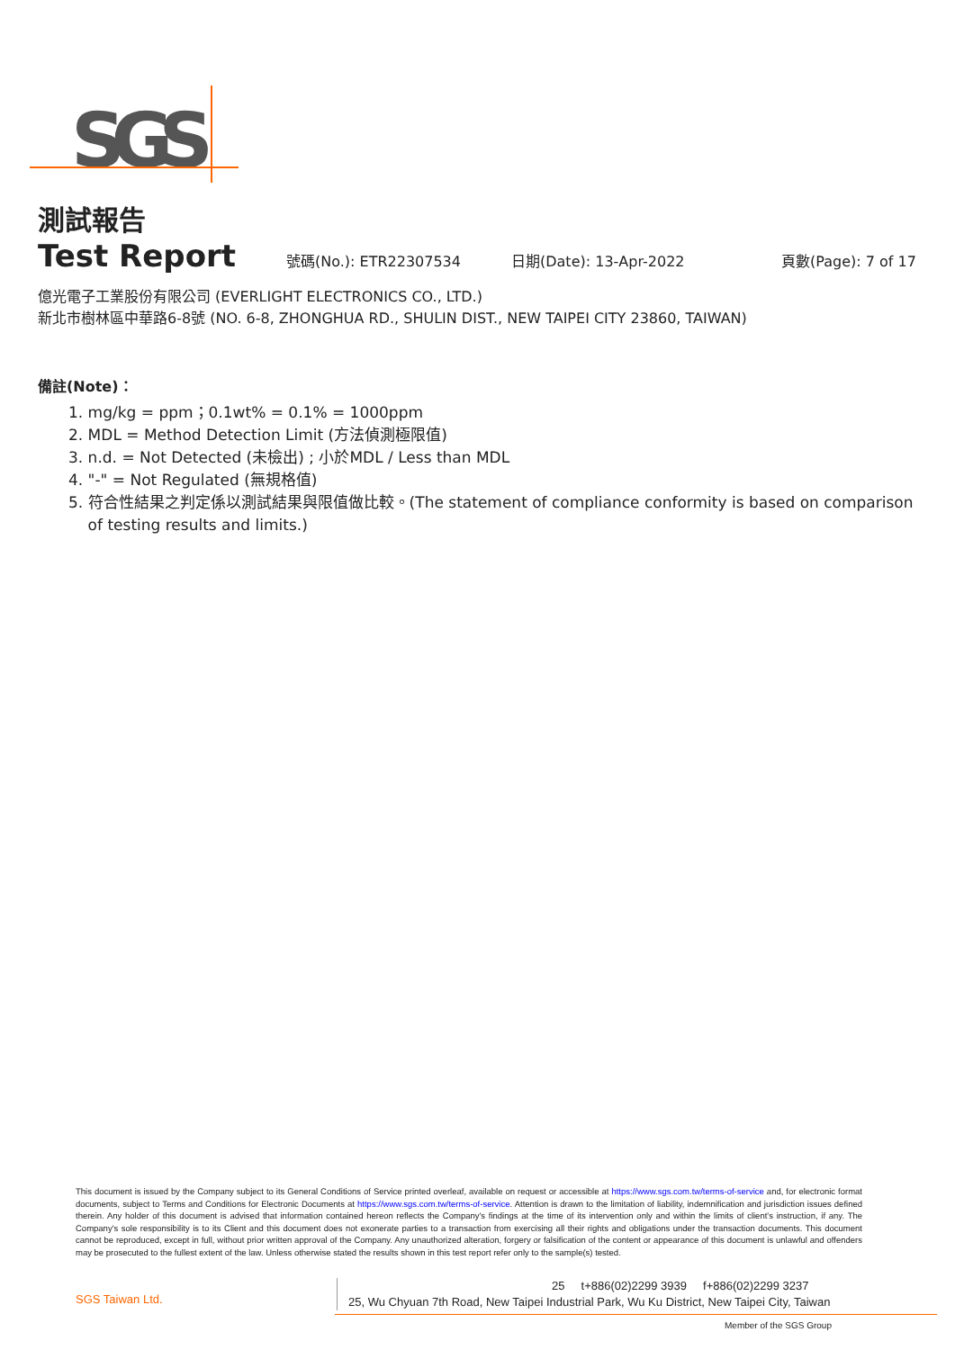SGS
測試報告
Test Report
號碼(No.): ETR22307534 日期(Date): 13-Apr-2022 頁數(Page): 7 of 17
億光電子工業股份有限公司 (EVERLIGHT ELECTRONICS CO., LTD.)
新北市樹林區中華路6-8號 (NO. 6-8, ZHONGHUA RD., SHULIN DIST., NEW TAIPEI CITY 23860, TAIWAN)
備註(Note)：
1. mg/kg = ppm；0.1wt% = 0.1% = 1000ppm
2. MDL = Method Detection Limit (方法偵測極限值)
3. n.d. = Not Detected (未檢出) ; 小於MDL / Less than MDL
4. "-" = Not Regulated (無規格值)
5. 符合性結果之判定係以測試結果與限值做比較。(The statement of compliance conformity is based on comparison
of testing results and limits.)
This document is issued by the Company subject to its General Conditions of Service printed overleaf, available on request or accessible at https://www.sgs.com.tw/terms-of-service and, for electronic format documents, subject to Terms and Conditions for Electronic Documents at https://www.sgs.com.tw/terms-of-service. Attention is drawn to the limitation of liability, indemnification and jurisdiction issues defined therein. Any holder of this document is advised that information contained hereon reflects the Company's findings at the time of its intervention only and within the limits of client's instruction, if any. The Company's sole responsibility is to its Client and this document does not exonerate parties to a transaction from exercising all their rights and obligations under the transaction documents. This document cannot be reproduced, except in full, without prior written approval of the Company. Any unauthorized alteration, forgery or falsification of the content or appearance of this document is unlawful and offenders may be prosecuted to the fullest extent of the law. Unless otherwise stated the results shown in this test report refer only to the sample(s) tested.
SGS Taiwan Ltd.
25 t+886(02)2299 3939 f+886(02)2299 3237
25, Wu Chyuan 7th Road, New Taipei Industrial Park, Wu Ku District, New Taipei City, Taiwan
Member of the SGS Group